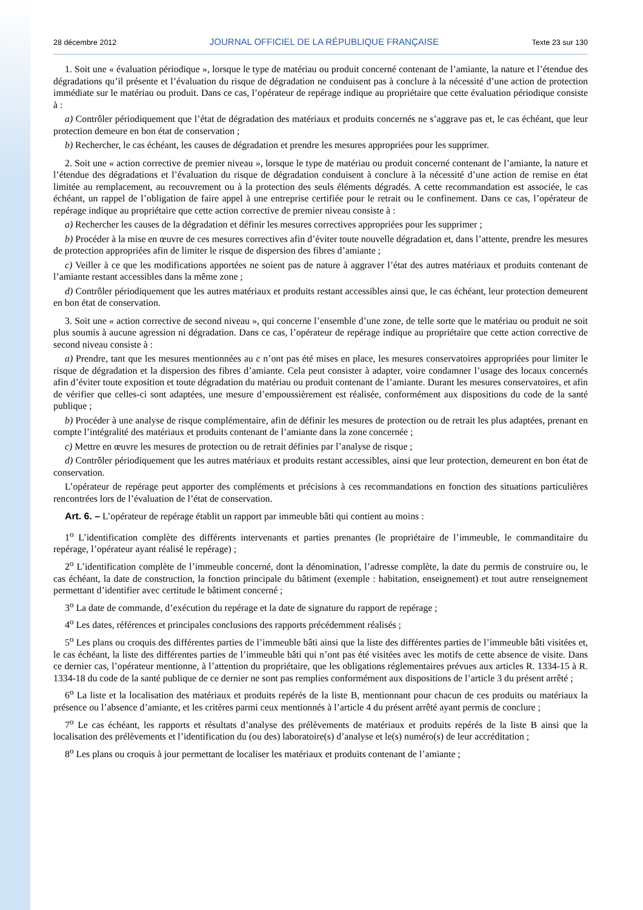28 décembre 2012 JOURNAL OFFICIEL DE LA RÉPUBLIQUE FRANÇAISE Texte 23 sur 130
1. Soit une « évaluation périodique », lorsque le type de matériau ou produit concerné contenant de l’amiante, la nature et l’étendue des dégradations qu’il présente et l’évaluation du risque de dégradation ne conduisent pas à conclure à la nécessité d’une action de protection immédiate sur le matériau ou produit. Dans ce cas, l’opérateur de repérage indique au propriétaire que cette évaluation périodique consiste à :
a) Contrôler périodiquement que l’état de dégradation des matériaux et produits concernés ne s’aggrave pas et, le cas échéant, que leur protection demeure en bon état de conservation ;
b) Rechercher, le cas échéant, les causes de dégradation et prendre les mesures appropriées pour les supprimer.
2. Soit une « action corrective de premier niveau », lorsque le type de matériau ou produit concerné contenant de l’amiante, la nature et l’étendue des dégradations et l’évaluation du risque de dégradation conduisent à conclure à la nécessité d’une action de remise en état limitée au remplacement, au recouvrement ou à la protection des seuls éléments dégradés. A cette recommandation est associée, le cas échéant, un rappel de l’obligation de faire appel à une entreprise certifiée pour le retrait ou le confinement. Dans ce cas, l’opérateur de repérage indique au propriétaire que cette action corrective de premier niveau consiste à :
a) Rechercher les causes de la dégradation et définir les mesures correctives appropriées pour les supprimer ;
b) Procéder à la mise en œuvre de ces mesures correctives afin d’éviter toute nouvelle dégradation et, dans l’attente, prendre les mesures de protection appropriées afin de limiter le risque de dispersion des fibres d’amiante ;
c) Veiller à ce que les modifications apportées ne soient pas de nature à aggraver l’état des autres matériaux et produits contenant de l’amiante restant accessibles dans la même zone ;
d) Contrôler périodiquement que les autres matériaux et produits restant accessibles ainsi que, le cas échéant, leur protection demeurent en bon état de conservation.
3. Soit une « action corrective de second niveau », qui concerne l’ensemble d’une zone, de telle sorte que le matériau ou produit ne soit plus soumis à aucune agression ni dégradation. Dans ce cas, l’opérateur de repérage indique au propriétaire que cette action corrective de second niveau consiste à :
a) Prendre, tant que les mesures mentionnées au c n’ont pas été mises en place, les mesures conservatoires appropriées pour limiter le risque de dégradation et la dispersion des fibres d’amiante. Cela peut consister à adapter, voire condamner l’usage des locaux concernés afin d’éviter toute exposition et toute dégradation du matériau ou produit contenant de l’amiante. Durant les mesures conservatoires, et afin de vérifier que celles-ci sont adaptées, une mesure d’empoussièrement est réalisée, conformément aux dispositions du code de la santé publique ;
b) Procéder à une analyse de risque complémentaire, afin de définir les mesures de protection ou de retrait les plus adaptées, prenant en compte l’intégralité des matériaux et produits contenant de l’amiante dans la zone concernée ;
c) Mettre en œuvre les mesures de protection ou de retrait définies par l’analyse de risque ;
d) Contrôler périodiquement que les autres matériaux et produits restant accessibles, ainsi que leur protection, demeurent en bon état de conservation.
L’opérateur de repérage peut apporter des compléments et précisions à ces recommandations en fonction des situations particulières rencontrées lors de l’évaluation de l’état de conservation.
Art. 6. – L’opérateur de repérage établit un rapport par immeuble bâti qui contient au moins :
1<sup>o</sup> L’identification complète des différents intervenants et parties prenantes (le propriétaire de l’immeuble, le commanditaire du repérage, l’opérateur ayant réalisé le repérage) ;
2<sup>o</sup> L’identification complète de l’immeuble concerné, dont la dénomination, l’adresse complète, la date du permis de construire ou, le cas échéant, la date de construction, la fonction principale du bâtiment (exemple : habitation, enseignement) et tout autre renseignement permettant d’identifier avec certitude le bâtiment concerné ;
3<sup>o</sup> La date de commande, d’exécution du repérage et la date de signature du rapport de repérage ;
4<sup>o</sup> Les dates, références et principales conclusions des rapports précédemment réalisés ;
5<sup>o</sup> Les plans ou croquis des différentes parties de l’immeuble bâti ainsi que la liste des différentes parties de l’immeuble bâti visitées et, le cas échéant, la liste des différentes parties de l’immeuble bâti qui n’ont pas été visitées avec les motifs de cette absence de visite. Dans ce dernier cas, l’opérateur mentionne, à l’attention du propriétaire, que les obligations réglementaires prévues aux articles R. 1334-15 à R. 1334-18 du code de la santé publique de ce dernier ne sont pas remplies conformément aux dispositions de l’article 3 du présent arrêté ;
6<sup>o</sup> La liste et la localisation des matériaux et produits repérés de la liste B, mentionnant pour chacun de ces produits ou matériaux la présence ou l’absence d’amiante, et les critères parmi ceux mentionnés à l’article 4 du présent arrêté ayant permis de conclure ;
7<sup>o</sup> Le cas échéant, les rapports et résultats d’analyse des prélèvements de matériaux et produits repérés de la liste B ainsi que la localisation des prélèvements et l’identification du (ou des) laboratoire(s) d’analyse et le(s) numéro(s) de leur accréditation ;
8<sup>o</sup> Les plans ou croquis à jour permettant de localiser les matériaux et produits contenant de l’amiante ;